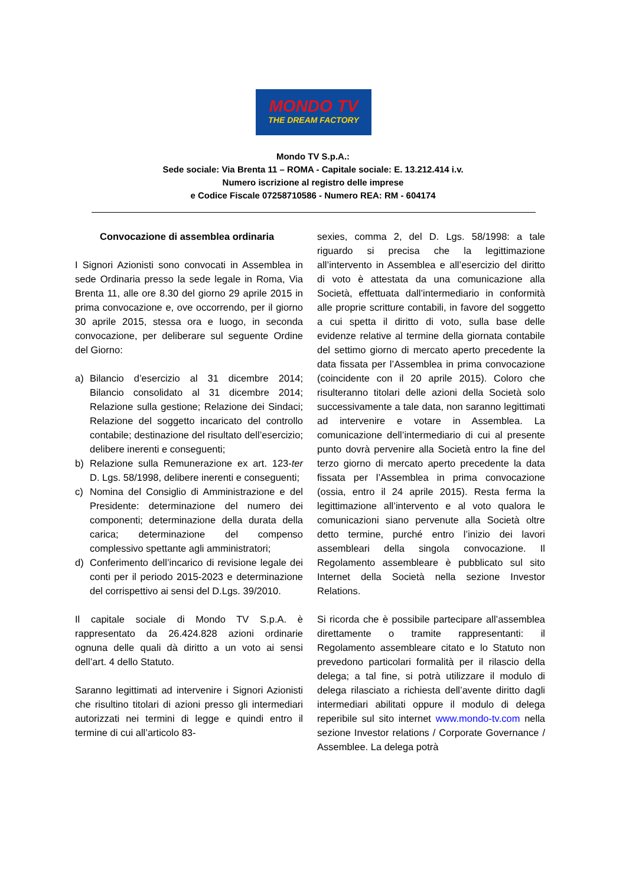MONDO TV
THE DREAM FACTORY
Mondo TV S.p.A.:
Sede sociale: Via Brenta 11 – ROMA - Capitale sociale: E. 13.212.414 i.v.
Numero iscrizione al registro delle imprese
e Codice Fiscale 07258710586 - Numero REA: RM - 604174
Convocazione di assemblea ordinaria
I Signori Azionisti sono convocati in Assemblea in sede Ordinaria presso la sede legale in Roma, Via Brenta 11, alle ore 8.30 del giorno 29 aprile 2015 in prima convocazione e, ove occorrendo, per il giorno 30 aprile 2015, stessa ora e luogo, in seconda convocazione, per deliberare sul seguente Ordine del Giorno:
a) Bilancio d’esercizio al 31 dicembre 2014; Bilancio consolidato al 31 dicembre 2014; Relazione sulla gestione; Relazione dei Sindaci; Relazione del soggetto incaricato del controllo contabile; destinazione del risultato dell’esercizio; delibere inerenti e conseguenti;
b) Relazione sulla Remunerazione ex art. 123-ter D. Lgs. 58/1998, delibere inerenti e conseguenti;
c) Nomina del Consiglio di Amministrazione e del Presidente: determinazione del numero dei componenti; determinazione della durata della carica; determinazione del compenso complessivo spettante agli amministratori;
d) Conferimento dell’incarico di revisione legale dei conti per il periodo 2015-2023 e determinazione del corrispettivo ai sensi del D.Lgs. 39/2010.
Il capitale sociale di Mondo TV S.p.A. è rappresentato da 26.424.828 azioni ordinarie ognuna delle quali dà diritto a un voto ai sensi dell’art. 4 dello Statuto.
Saranno legittimati ad intervenire i Signori Azionisti che risultino titolari di azioni presso gli intermediari autorizzati nei termini di legge e quindi entro il termine di cui all’articolo 83-
sexies, comma 2, del D. Lgs. 58/1998: a tale riguardo si precisa che la legittimazione all’intervento in Assemblea e all’esercizio del diritto di voto è attestata da una comunicazione alla Società, effettuata dall’intermediario in conformità alle proprie scritture contabili, in favore del soggetto a cui spetta il diritto di voto, sulla base delle evidenze relative al termine della giornata contabile del settimo giorno di mercato aperto precedente la data fissata per l’Assemblea in prima convocazione (coincidente con il 20 aprile 2015). Coloro che risulteranno titolari delle azioni della Società solo successivamente a tale data, non saranno legittimati ad intervenire e votare in Assemblea. La comunicazione dell’intermediario di cui al presente punto dovrà pervenire alla Società entro la fine del terzo giorno di mercato aperto precedente la data fissata per l’Assemblea in prima convocazione (ossia, entro il 24 aprile 2015). Resta ferma la legittimazione all’intervento e al voto qualora le comunicazioni siano pervenute alla Società oltre detto termine, purché entro l’inizio dei lavori assembleari della singola convocazione. Il Regolamento assembleare è pubblicato sul sito Internet della Società nella sezione Investor Relations.
Si ricorda che è possibile partecipare all’assemblea direttamente o tramite rappresentanti: il Regolamento assembleare citato e lo Statuto non prevedono particolari formalità per il rilascio della delega; a tal fine, si potrà utilizzare il modulo di delega rilasciato a richiesta dell’avente diritto dagli intermediari abilitati oppure il modulo di delega reperibile sul sito internet www.mondo-tv.com nella sezione Investor relations / Corporate Governance / Assemblee. La delega potrà